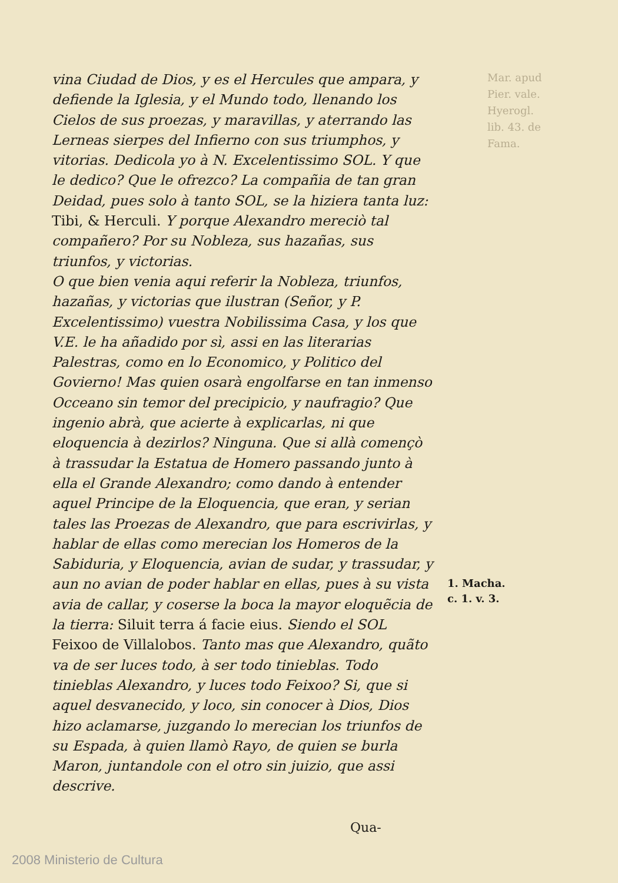vina Ciudad de Dios, y es el Hercules que ampara, y defiende la Iglesia, y el Mundo todo, llenando los Cielos de sus proezas, y maravillas, y aterrando las Lerneas sierpes del Infierno con sus triumphos, y vitorias. Dedicola yo à N. Excelentissimo SOL. Y que le dedico? Que le ofrezco? La compañia de tan gran Deidad, pues solo à tanto SOL, se la hiziera tanta luz: Tibi, & Herculi. Y porque Alexandro mereciò tal compañero? Por su Nobleza, sus hazañas, sus triunfos, y victorias.
O que bien venia aqui referir la Nobleza, triunfos, hazañas, y victorias que ilustran (Señor, y P. Excelentissimo) vuestra Nobilissima Casa, y los que V.E. le ha añadido por sì, assi en las literarias Palestras, como en lo Economico, y Politico del Govierno! Mas quien osarà engolfarse en tan inmenso Occeano sin temor del precipicio, y naufragio? Que ingenio abrà, que acierte à explicarlas, ni que eloquencia à dezirlos? Ninguna. Que si allà començò à trassudar la Estatua de Homero passando junto à ella el Grande Alexandro; como dando à entender aquel Principe de la Eloquencia, que eran, y serian tales las Proezas de Alexandro, que para escrivirlas, y hablar de ellas como merecian los Homeros de la Sabiduria, y Eloquencia, avian de sudar, y trassudar, y aun no avian de poder hablar en ellas, pues à su vista avia de callar, y coserse la boca la mayor eloquẽcia de la tierra: Siluit terra á facie eius. Siendo el SOL Feixoo de Villalobos. Tanto mas que Alexandro, quãto va de ser luces todo, à ser todo tinieblas. Todo tinieblas Alexandro, y luces todo Feixoo? Si, que si aquel desvanecido, y loco, sin conocer à Dios, Dios hizo aclamarse, juzgando lo merecian los triunfos de su Espada, à quien llamò Rayo, de quien se burla Maron, juntandole con el otro sin juizio, que assi descrive.
Mar. apud
Pier. vale.
Hyerogl.
lib. 43. de
Fama.
1. Macha.
c. 1. v. 3.
Qua-
2008 Ministerio de Cultura